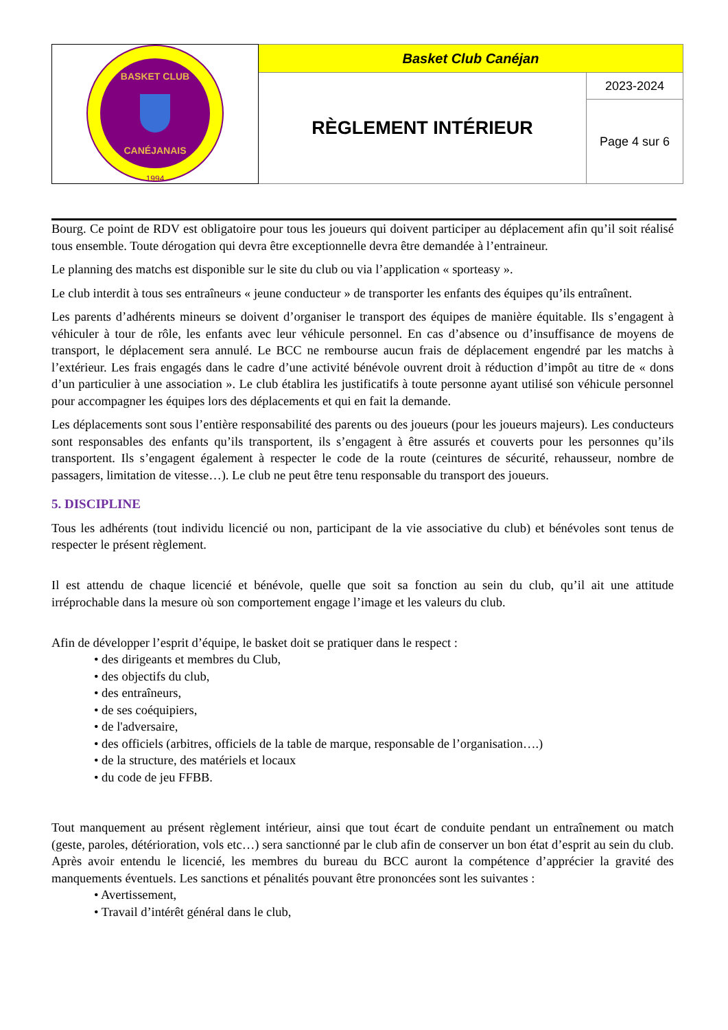| BASKET CLUB CANÉJANAIS 1994 | Basket Club Canéjan | |
| | RÈGLEMENT INTÉRIEUR | 2023-2024 |
| | | Page 4 sur 6 |
Bourg. Ce point de RDV est obligatoire pour tous les joueurs qui doivent participer au déplacement afin qu’il soit réalisé tous ensemble. Toute dérogation qui devra être exceptionnelle devra être demandée à l’entraineur.
Le planning des matchs est disponible sur le site du club ou via l’application « sporteasy ».
Le club interdit à tous ses entraîneurs « jeune conducteur » de transporter les enfants des équipes qu’ils entraînent.
Les parents d’adhérents mineurs se doivent d’organiser le transport des équipes de manière équitable. Ils s’engagent à véhiculer à tour de rôle, les enfants avec leur véhicule personnel. En cas d’absence ou d’insuffisance de moyens de transport, le déplacement sera annulé. Le BCC ne rembourse aucun frais de déplacement engendré par les matchs à l’extérieur. Les frais engagés dans le cadre d’une activité bénévole ouvrent droit à réduction d’impôt au titre de « dons d’un particulier à une association ». Le club établira les justificatifs à toute personne ayant utilisé son véhicule personnel pour accompagner les équipes lors des déplacements et qui en fait la demande.
Les déplacements sont sous l’entière responsabilité des parents ou des joueurs (pour les joueurs majeurs). Les conducteurs sont responsables des enfants qu’ils transportent, ils s’engagent à être assurés et couverts pour les personnes qu’ils transportent. Ils s’engagent également à respecter le code de la route (ceintures de sécurité, rehausseur, nombre de passagers, limitation de vitesse…). Le club ne peut être tenu responsable du transport des joueurs.
5. DISCIPLINE
Tous les adhérents (tout individu licencié ou non, participant de la vie associative du club) et bénévoles sont tenus de respecter le présent règlement.
Il est attendu de chaque licencié et bénévole, quelle que soit sa fonction au sein du club, qu’il ait une attitude irréprochable dans la mesure où son comportement engage l’image et les valeurs du club.
Afin de développer l’esprit d’équipe, le basket doit se pratiquer dans le respect :
• des dirigeants et membres du Club,
• des objectifs du club,
• des entraîneurs,
• de ses coéquipiers,
• de l'adversaire,
• des officiels (arbitres, officiels de la table de marque, responsable de l’organisation….)
• de la structure, des matériels et locaux
• du code de jeu FFBB.
Tout manquement au présent règlement intérieur, ainsi que tout écart de conduite pendant un entraînement ou match (geste, paroles, détérioration, vols etc…) sera sanctionné par le club afin de conserver un bon état d’esprit au sein du club. Après avoir entendu le licencié, les membres du bureau du BCC auront la compétence d’apprécier la gravité des manquements éventuels. Les sanctions et pénalités pouvant être prononcées sont les suivantes :
• Avertissement,
• Travail d’intérêt général dans le club,